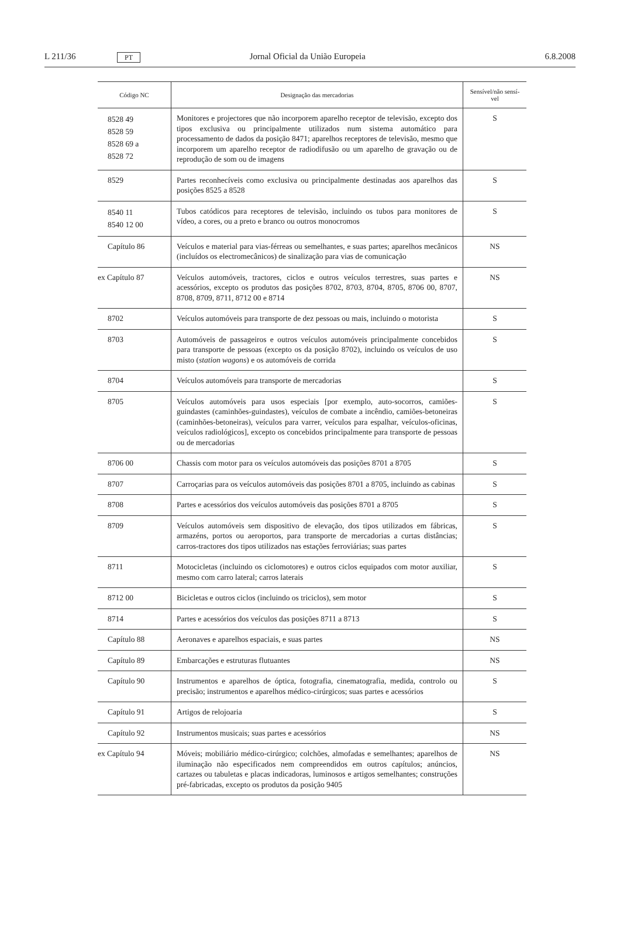L 211/36 PT Jornal Oficial da União Europeia 6.8.2008
| Código NC | Designação das mercadorias | Sensível/não sensí- vel |
| --- | --- | --- |
| 8528 49 8528 59 8528 69 a 8528 72 | Monitores e projectores que não incorporem aparelho receptor de televisão, excepto dos tipos exclusiva ou principalmente utilizados num sistema automático para processamento de dados da posição 8471; aparelhos receptores de televisão, mesmo que incorporem um aparelho receptor de radiodifusão ou um aparelho de gravação ou de reprodução de som ou de imagens | S |
| 8529 | Partes reconhecíveis como exclusiva ou principalmente destinadas aos aparelhos das posições 8525 a 8528 | S |
| 8540 11 8540 12 00 | Tubos catódicos para receptores de televisão, incluindo os tubos para monitores de vídeo, a cores, ou a preto e branco ou outros monocromos | S |
| Capítulo 86 | Veículos e material para vias-férreas ou semelhantes, e suas partes; aparelhos mecânicos (incluídos os electromecânicos) de sinalização para vias de comunicação | NS |
| ex Capítulo 87 | Veículos automóveis, tractores, ciclos e outros veículos terrestres, suas partes e acessórios, excepto os produtos das posições 8702, 8703, 8704, 8705, 8706 00, 8707, 8708, 8709, 8711, 8712 00 e 8714 | NS |
| 8702 | Veículos automóveis para transporte de dez pessoas ou mais, incluindo o motorista | S |
| 8703 | Automóveis de passageiros e outros veículos automóveis principalmente concebidos para transporte de pessoas (excepto os da posição 8702), incluindo os veículos de uso misto ( station wagons ) e os automóveis de corrida | S |
| 8704 | Veículos automóveis para transporte de mercadorias | S |
| 8705 | Veículos automóveis para usos especiais [por exemplo, auto-socorros, camiões-guindastes (caminhões-guindastes), veículos de combate a incêndio, camiões-betoneiras (caminhões-betoneiras), veículos para varrer, veículos para espalhar, veículos-oficinas, veículos radiológicos], excepto os concebidos principalmente para transporte de pessoas ou de mercadorias | S |
| 8706 00 | Chassis com motor para os veículos automóveis das posições 8701 a 8705 | S |
| 8707 | Carroçarias para os veículos automóveis das posições 8701 a 8705, incluindo as cabinas | S |
| 8708 | Partes e acessórios dos veículos automóveis das posições 8701 a 8705 | S |
| 8709 | Veículos automóveis sem dispositivo de elevação, dos tipos utilizados em fábricas, armazéns, portos ou aeroportos, para transporte de mercadorias a curtas distâncias; carros-tractores dos tipos utilizados nas estações ferroviárias; suas partes | S |
| 8711 | Motocicletas (incluindo os ciclomotores) e outros ciclos equipados com motor auxiliar, mesmo com carro lateral; carros laterais | S |
| 8712 00 | Bicicletas e outros ciclos (incluindo os triciclos), sem motor | S |
| 8714 | Partes e acessórios dos veículos das posições 8711 a 8713 | S |
| Capítulo 88 | Aeronaves e aparelhos espaciais, e suas partes | NS |
| Capítulo 89 | Embarcações e estruturas flutuantes | NS |
| Capítulo 90 | Instrumentos e aparelhos de óptica, fotografia, cinematografia, medida, controlo ou precisão; instrumentos e aparelhos médico-cirúrgicos; suas partes e acessórios | S |
| Capítulo 91 | Artigos de relojoaria | S |
| Capítulo 92 | Instrumentos musicais; suas partes e acessórios | NS |
| ex Capítulo 94 | Móveis; mobiliário médico-cirúrgico; colchões, almofadas e semelhantes; aparelhos de iluminação não especificados nem compreendidos em outros capítulos; anúncios, cartazes ou tabuletas e placas indicadoras, luminosos e artigos semelhantes; construções pré-fabricadas, excepto os produtos da posição 9405 | NS |